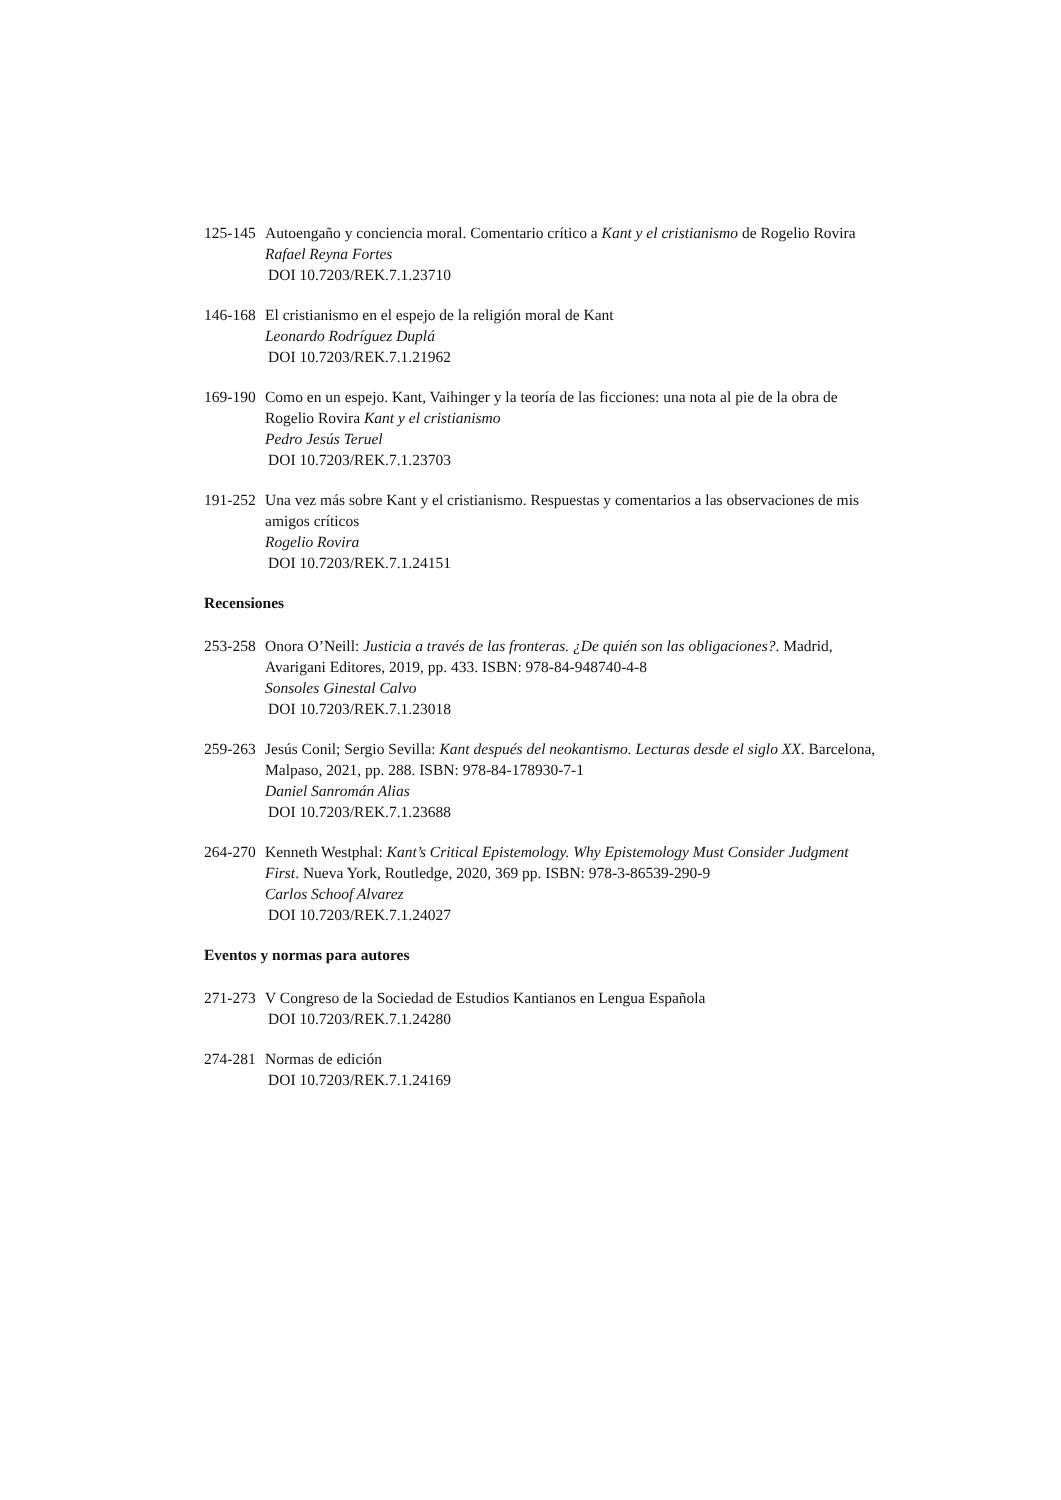125-145
Autoengaño y conciencia moral. Comentario crítico a Kant y el cristianismo de Rogelio Rovira
Rafael Reyna Fortes
DOI 10.7203/REK.7.1.23710
146-168
El cristianismo en el espejo de la religión moral de Kant
Leonardo Rodríguez Duplá
DOI 10.7203/REK.7.1.21962
169-190
Como en un espejo. Kant, Vaihinger y la teoría de las ficciones: una nota al pie de la obra de Rogelio Rovira Kant y el cristianismo
Pedro Jesús Teruel
DOI 10.7203/REK.7.1.23703
191-252
Una vez más sobre Kant y el cristianismo. Respuestas y comentarios a las observaciones de mis amigos críticos
Rogelio Rovira
DOI 10.7203/REK.7.1.24151
Recensiones
253-258
Onora O’Neill: Justicia a través de las fronteras. ¿De quién son las obligaciones?. Madrid, Avarigani Editores, 2019, pp. 433. ISBN: 978-84-948740-4-8
Sonsoles Ginestal Calvo
DOI 10.7203/REK.7.1.23018
259-263
Jesús Conil; Sergio Sevilla: Kant después del neokantismo. Lecturas desde el siglo XX. Barcelona, Malpaso, 2021, pp. 288. ISBN: 978-84-178930-7-1
Daniel Sanromán Alias
DOI 10.7203/REK.7.1.23688
264-270
Kenneth Westphal: Kant’s Critical Epistemology. Why Epistemology Must Consider Judgment First. Nueva York, Routledge, 2020, 369 pp. ISBN: 978-3-86539-290-9
Carlos Schoof Alvarez
DOI 10.7203/REK.7.1.24027
Eventos y normas para autores
271-273
V Congreso de la Sociedad de Estudios Kantianos en Lengua Española
DOI 10.7203/REK.7.1.24280
274-281
Normas de edición
DOI 10.7203/REK.7.1.24169